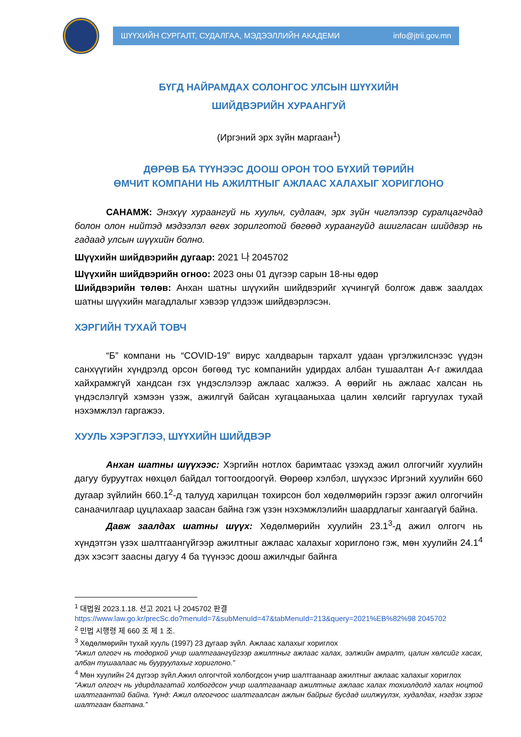ШҮҮХИЙН СУРГАЛТ, СУДАЛГАА, МЭДЭЭЛЛИЙН АКАДЕМИ info@jtrii.gov.mn
БҮГД НАЙРАМДАХ СОЛОНГОС УЛСЫН ШҮҮХИЙН
ШИЙДВЭРИЙН ХУРААНГУЙ
(Иргэний эрх зүйн маргаан<sup>1</sup>)
ДӨРӨВ БА ТҮҮНЭЭС ДООШ ОРОН ТОО БҮХИЙ ТӨРИЙН
ӨМЧИТ КОМПАНИ НЬ АЖИЛТНЫГ АЖЛААС ХАЛАХЫГ ХОРИГЛОНО
САНАМЖ: Энэхүү хураангуй нь хуульч, судлаач, эрх зүйн чиглэлээр суралцагчдад болон олон нийтэд мэдээлэл өгөх зорилготой бөгөөд хураангуйд ашигласан шийдвэр нь гадаад улсын шүүхийн болно.
Шүүхийн шийдвэрийн дугаар: 2021 나 2045702
Шүүхийн шийдвэрийн огноо: 2023 оны 01 дүгээр сарын 18-ны өдөр
Шийдвэрийн төлөв: Анхан шатны шүүхийн шийдвэрийг хүчингүй болгож давж заалдах шатны шүүхийн магадлалыг хэвээр үлдээж шийдвэрлэсэн.
ХЭРГИЙН ТУХАЙ ТОВЧ
“Б” компани нь “COVID-19” вирус халдварын тархалт удаан үргэлжилснээс үүдэн санхүүгийн хүндрэлд орсон бөгөөд тус компанийн удирдах албан тушаалтан А-г ажилдаа хайхрамжгүй хандсан гэх үндэслэлээр ажлаас халжээ. А өөрийг нь ажлаас халсан нь үндэслэлгүй хэмээн үзэж, ажилгүй байсан хугацааныхаа цалин хөлсийг гаргуулах тухай нэхэмжлэл гаргажээ.
ХУУЛЬ ХЭРЭГЛЭЭ, ШҮҮХИЙН ШИЙДВЭР
Анхан шатны шүүхээс: Хэргийн нотлох баримтаас үзэхэд ажил олгогчийг хуулийн дагуу буруутгах нөхцөл байдал тогтоогдоогүй. Өөрөөр хэлбэл, шүүхээс Иргэний хуулийн 660 дугаар зүйлийн 660.1<sup>2</sup>-д талууд харилцан тохирсон бол хөдөлмөрийн гэрээг ажил олгогчийн санаачилгаар цуцлахаар заасан байна гэж үзэн нэхэмжлэлийн шаардлагыг хангаагүй байна.
Давж заалдах шатны шүүх: Хөдөлмөрийн хуулийн 23.1<sup>3</sup>-д ажил олгогч нь хүндэтгэн үзэх шалтгаангүйгээр ажилтныг ажлаас халахыг хориглоно гэж, мөн хуулийн 24.1<sup>4</sup> дэх хэсэгт заасны дагуу 4 ба түүнээс доош ажилчдыг байнга
<sup>1</sup> 대법원 2023.1.18. 선고 2021 나 2045702 판결
https://www.law.go.kr/precSc.do?menuId=7&subMenuId=47&tabMenuId=213&query=2021%EB%82%98 2045702
<sup>2</sup> 민법 시행령 제 660 조 제 1 조.
<sup>3</sup> Хөдөлмөрийн тухай хууль (1997) 23 дугаар зүйл. Ажлаас халахыг хориглох
“Ажил олгогч нь тодорхой учир шалтгаангүйгээр ажилтныг ажлаас халах, ээлжийн амралт, цалин хөлсийг хасах, албан тушаалаас нь бууруулахыг хориглоно.”
<sup>4</sup> Мөн хуулийн 24 дүгээр зүйл.Ажил олгогчтой холбогдсон учир шалтгаанаар ажилтныг ажлаас халахыг хориглох
“Ажил олгогч нь удирдлагатай холбогдсон учир шалтгаанаар ажилтныг ажлаас халах тохиолдолд халах ноцтой шалтгаантай байна. Үүнд: Ажил олгогчоос шалтгаалсан ажлын байрыг бусдад шилжүүлэх, худалдах, нэгдэх зэрэг шалтгаан багтана.”